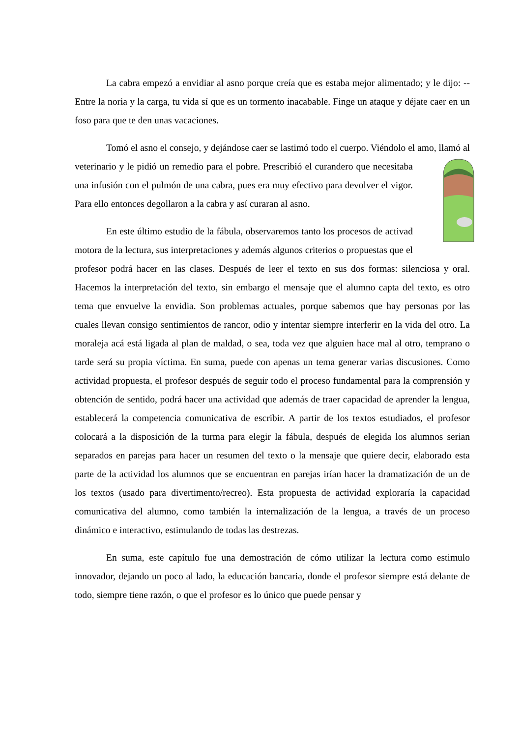La cabra empezó a envidiar al asno porque creía que es estaba mejor alimentado; y le dijo: --Entre la noria y la carga, tu vida sí que es un tormento inacabable. Finge un ataque y déjate caer en un foso para que te den unas vacaciones.
Tomó el asno el consejo, y dejándose caer se lastimó todo el cuerpo. Viéndolo el amo, llamó al veterinario y le pidió un remedio para el pobre. Prescribió el curandero que necesitaba una infusión con el pulmón de una cabra, pues era muy efectivo para devolver el vigor. Para ello entonces degollaron a la cabra y así curaran al asno.
En este último estudio de la fábula, observaremos tanto los procesos de activad motora de la lectura, sus interpretaciones y además algunos criterios o propuestas que el profesor podrá hacer en las clases. Después de leer el texto en sus dos formas: silenciosa y oral. Hacemos la interpretación del texto, sin embargo el mensaje que el alumno capta del texto, es otro tema que envuelve la envidia. Son problemas actuales, porque sabemos que hay personas por las cuales llevan consigo sentimientos de rancor, odio y intentar siempre interferir en la vida del otro. La moraleja acá está ligada al plan de maldad, o sea, toda vez que alguien hace mal al otro, temprano o tarde será su propia víctima. En suma, puede con apenas un tema generar varias discusiones. Como actividad propuesta, el profesor después de seguir todo el proceso fundamental para la comprensión y obtención de sentido, podrá hacer una actividad que además de traer capacidad de aprender la lengua, establecerá la competencia comunicativa de escribir. A partir de los textos estudiados, el profesor colocará a la disposición de la turma para elegir la fábula, después de elegida los alumnos serian separados en parejas para hacer un resumen del texto o la mensaje que quiere decir, elaborado esta parte de la actividad los alumnos que se encuentran en parejas irían hacer la dramatización de un de los textos (usado para divertimento/recreo). Esta propuesta de actividad exploraría la capacidad comunicativa del alumno, como también la internalización de la lengua, a través de un proceso dinámico e interactivo, estimulando de todas las destrezas.
En suma, este capítulo fue una demostración de cómo utilizar la lectura como estimulo innovador, dejando un poco al lado, la educación bancaria, donde el profesor siempre está delante de todo, siempre tiene razón, o que el profesor es lo único que puede pensar y